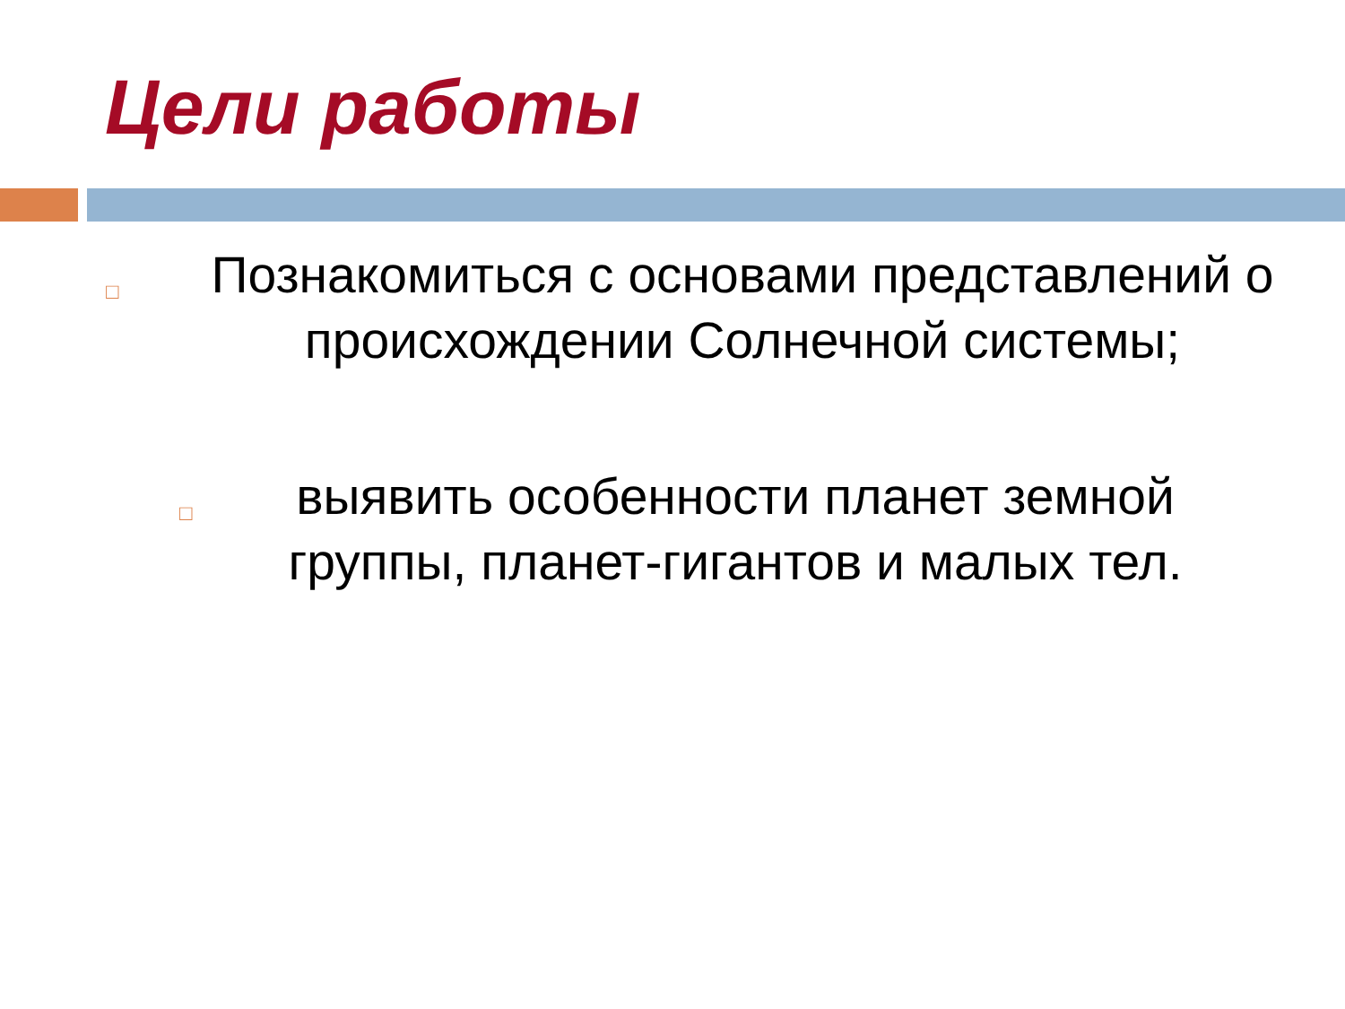Цели работы
□
Познакомиться с основами представлений о происхождении Солнечной системы;
□
выявить особенности планет земной группы, планет-гигантов и малых тел.